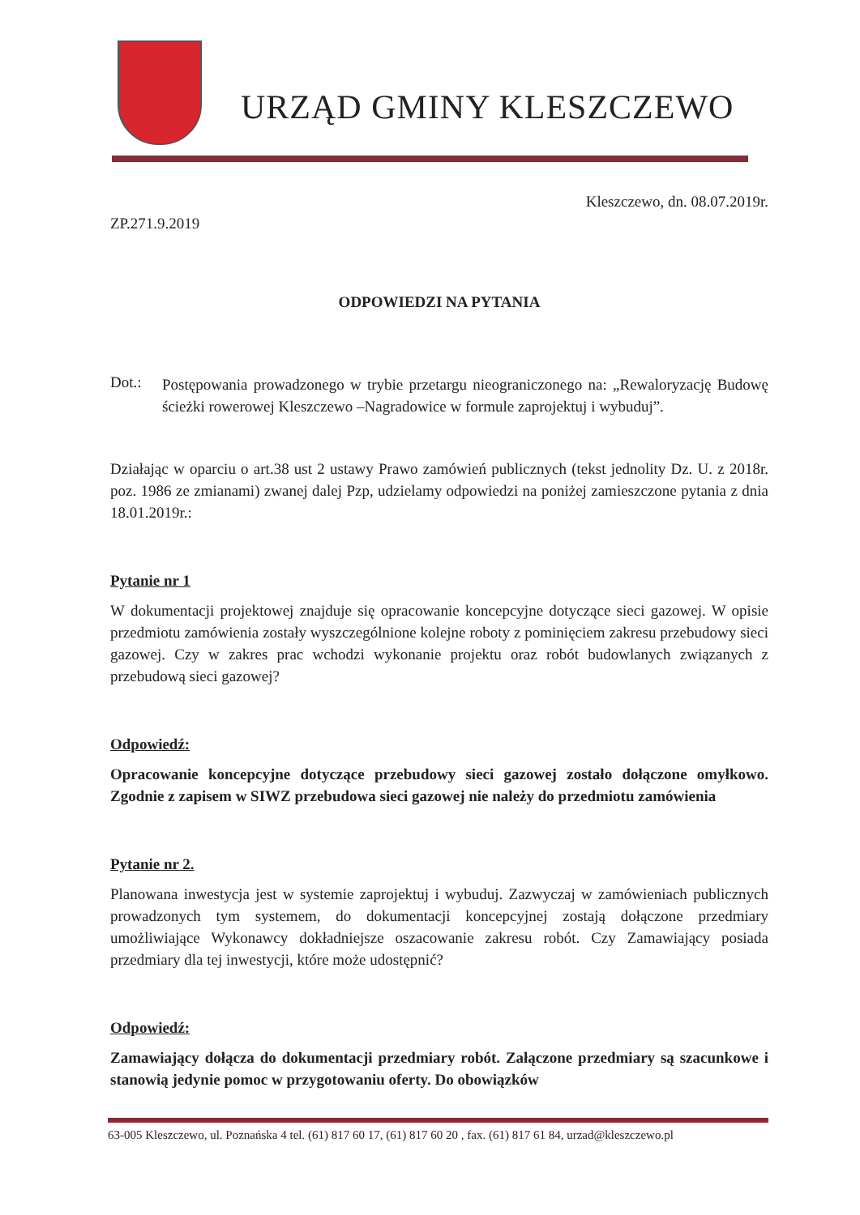URZĄD GMINY KLESZCZEWO
Kleszczewo, dn. 08.07.2019r.
ZP.271.9.2019
ODPOWIEDZI NA PYTANIA
Dot.:
Postępowania prowadzonego w trybie przetargu nieograniczonego na: „Rewaloryzację Budowę ścieżki rowerowej Kleszczewo –Nagradowice w formule zaprojektuj i wybuduj”.
Działając w oparciu o art.38 ust 2 ustawy Prawo zamówień publicznych (tekst jednolity Dz. U. z 2018r. poz. 1986 ze zmianami) zwanej dalej Pzp, udzielamy odpowiedzi na poniżej zamieszczone pytania z dnia 18.01.2019r.:
Pytanie nr 1
W dokumentacji projektowej znajduje się opracowanie koncepcyjne dotyczące sieci gazowej. W opisie przedmiotu zamówienia zostały wyszczególnione kolejne roboty z pominięciem zakresu przebudowy sieci gazowej. Czy w zakres prac wchodzi wykonanie projektu oraz robót budowlanych związanych z przebudową sieci gazowej?
Odpowiedź:
Opracowanie koncepcyjne dotyczące przebudowy sieci gazowej zostało dołączone omyłkowo. Zgodnie z zapisem w SIWZ przebudowa sieci gazowej nie należy do przedmiotu zamówienia
Pytanie nr 2.
Planowana inwestycja jest w systemie zaprojektuj i wybuduj. Zazwyczaj w zamówieniach publicznych prowadzonych tym systemem, do dokumentacji koncepcyjnej zostają dołączone przedmiary umożliwiające Wykonawcy dokładniejsze oszacowanie zakresu robót. Czy Zamawiający posiada przedmiary dla tej inwestycji, które może udostępnić?
Odpowiedź:
Zamawiający dołącza do dokumentacji przedmiary robót. Załączone przedmiary są szacunkowe i stanowią jedynie pomoc w przygotowaniu oferty. Do obowiązków
63-005 Kleszczewo, ul. Poznańska 4 tel. (61) 817 60 17, (61) 817 60 20 , fax. (61) 817 61 84, urzad@kleszczewo.pl